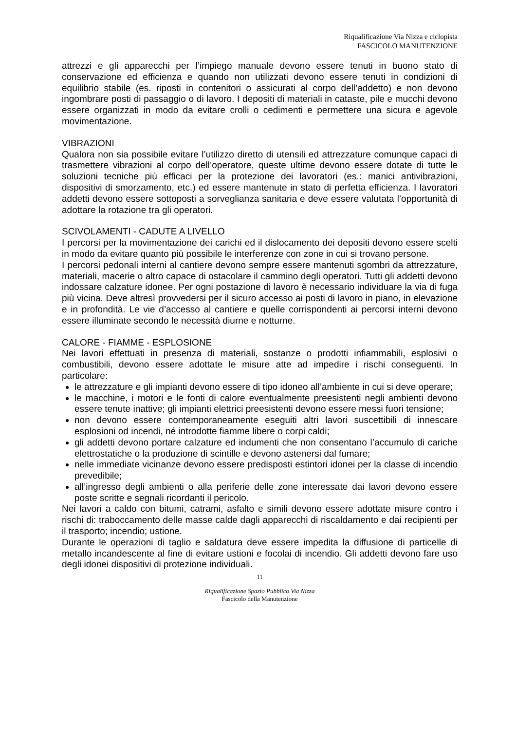Riqualificazione Via Nizza e ciclopista
FASCICOLO MANUTENZIONE
attrezzi e gli apparecchi per l’impiego manuale devono essere tenuti in buono stato di conservazione ed efficienza e quando non utilizzati devono essere tenuti in condizioni di equilibrio stabile (es. riposti in contenitori o assicurati al corpo dell’addetto) e non devono ingombrare posti di passaggio o di lavoro. I depositi di materiali in cataste, pile e mucchi devono essere organizzati in modo da evitare crolli o cedimenti e permettere una sicura e agevole movimentazione.
VIBRAZIONI
Qualora non sia possibile evitare l’utilizzo diretto di utensili ed attrezzature comunque capaci di trasmettere vibrazioni al corpo dell’operatore, queste ultime devono essere dotate di tutte le soluzioni tecniche più efficaci per la protezione dei lavoratori (es.: manici antivibrazioni, dispositivi di smorzamento, etc.) ed essere mantenute in stato di perfetta efficienza. I lavoratori addetti devono essere sottoposti a sorveglianza sanitaria e deve essere valutata l’opportunità di adottare la rotazione tra gli operatori.
SCIVOLAMENTI - CADUTE A LIVELLO
I percorsi per la movimentazione dei carichi ed il dislocamento dei depositi devono essere scelti in modo da evitare quanto più possibile le interferenze con zone in cui si trovano persone.
I percorsi pedonali interni al cantiere devono sempre essere mantenuti sgombri da attrezzature, materiali, macerie o altro capace di ostacolare il cammino degli operatori. Tutti gli addetti devono indossare calzature idonee. Per ogni postazione di lavoro è necessario individuare la via di fuga più vicina. Deve altresì provvedersi per il sicuro accesso ai posti di lavoro in piano, in elevazione e in profondità. Le vie d’accesso al cantiere e quelle corrispondenti ai percorsi interni devono essere illuminate secondo le necessità diurne e notturne.
CALORE - FIAMME - ESPLOSIONE
Nei lavori effettuati in presenza di materiali, sostanze o prodotti infiammabili, esplosivi o combustibili, devono essere adottate le misure atte ad impedire i rischi conseguenti. In particolare:
le attrezzature e gli impianti devono essere di tipo idoneo all’ambiente in cui si deve operare;
le macchine, i motori e le fonti di calore eventualmente preesistenti negli ambienti devono essere tenute inattive; gli impianti elettrici preesistenti devono essere messi fuori tensione;
non devono essere contemporaneamente eseguiti altri lavori suscettibili di innescare esplosioni od incendi, né introdotte fiamme libere o corpi caldi;
gli addetti devono portare calzature ed indumenti che non consentano l’accumulo di cariche elettrostatiche o la produzione di scintille e devono astenersi dal fumare;
nelle immediate vicinanze devono essere predisposti estintori idonei per la classe di incendio prevedibile;
all’ingresso degli ambienti o alla periferie delle zone interessate dai lavori devono essere poste scritte e segnali ricordanti il pericolo.
Nei lavori a caldo con bitumi, catrami, asfalto e simili devono essere adottate misure contro i rischi di: traboccamento delle masse calde dagli apparecchi di riscaldamento e dai recipienti per il trasporto; incendio; ustione.
Durante le operazioni di taglio e saldatura deve essere impedita la diffusione di particelle di metallo incandescente al fine di evitare ustioni e focolai di incendio. Gli addetti devono fare uso degli idonei dispositivi di protezione individuali.
11
Riqualificazione Spazio Pubblico Via Nizza
Fascicolo della Manutenzione